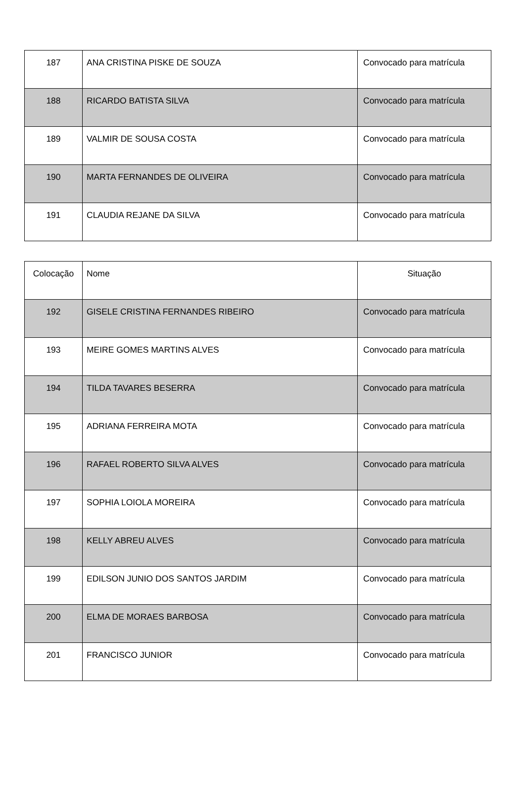| 187 | ANA CRISTINA PISKE DE SOUZA | Convocado para matrícula |
| 188 | RICARDO BATISTA SILVA | Convocado para matrícula |
| 189 | VALMIR DE SOUSA COSTA | Convocado para matrícula |
| 190 | MARTA FERNANDES DE OLIVEIRA | Convocado para matrícula |
| 191 | CLAUDIA REJANE DA SILVA | Convocado para matrícula |
| Colocação | Nome | Situação |
| --- | --- | --- |
| 192 | GISELE CRISTINA FERNANDES RIBEIRO | Convocado para matrícula |
| 193 | MEIRE GOMES MARTINS ALVES | Convocado para matrícula |
| 194 | TILDA TAVARES BESERRA | Convocado para matrícula |
| 195 | ADRIANA FERREIRA MOTA | Convocado para matrícula |
| 196 | RAFAEL ROBERTO SILVA ALVES | Convocado para matrícula |
| 197 | SOPHIA LOIOLA MOREIRA | Convocado para matrícula |
| 198 | KELLY ABREU ALVES | Convocado para matrícula |
| 199 | EDILSON JUNIO DOS SANTOS JARDIM | Convocado para matrícula |
| 200 | ELMA DE MORAES BARBOSA | Convocado para matrícula |
| 201 | FRANCISCO JUNIOR | Convocado para matrícula |